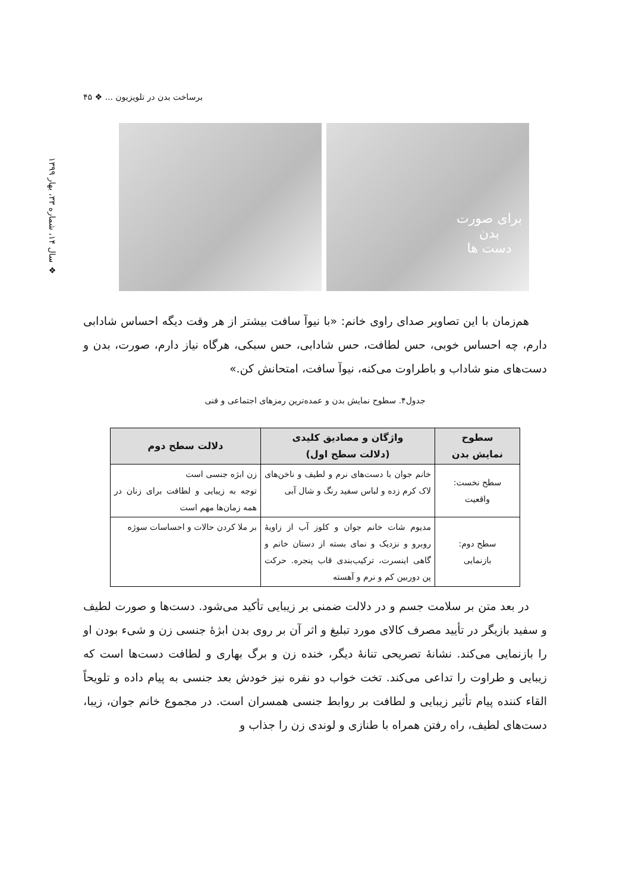برساخت بدن در تلویزیون ... ❖ ۴۵
❖ سال ۱۴، شماره ۳۳، بهار ۱۳۹۹
برای صورت
بدن
دست ها
هم‌زمان با این تصاویر صدای راوی خانم: «با نیوآ سافت بیشتر از هر وقت دیگه احساس شادابی دارم، چه احساس خوبی، حس لطافت، حس شادابی، حس سبکی، هرگاه نیاز دارم، صورت، بدن و دست‌های منو شاداب و باطراوت می‌کنه، نیوآ سافت، امتحانش کن.»
جدول۴. سطوح نمایش بدن و عمده‌ترین رمزهای اجتماعی و فنی
| سطوح نمایش بدن | واژگان و مصادیق کلیدی (دلالت سطح اول) | دلالت سطح دوم |
| --- | --- | --- |
| سطح نخست: واقعیت | خانم جوان با دست‌های نرم و لطیف و ناخن‌های لاک کرم زده و لباس سفید رنگ و شال آبی | زن ابژه جنسی است توجه به زیبایی و لطافت برای زنان در همه زمان‌ها مهم است |
| سطح دوم: بازنمایی | مدیوم شات خانم جوان و کلوز آب از زاویۀ روبرو و نزدیک و نمای بسته از دستان خانم و گاهی اینسرت، ترکیب‌بندی قاب پنجره. حرکت پن دوربین کم و نرم و آهسته | بر ملا کردن حالات و احساسات سوژه |
در بعد متن بر سلامت جسم و در دلالت ضمنی بر زیبایی تأکید می‌شود. دست‌ها و صورت لطیف و سفید بازیگر در تأیید مصرف کالای مورد تبلیغ و اثر آن بر روی بدن ابژۀ جنسی زن و شیء بودن او را بازنمایی می‌کند. نشانۀ تصریحی تنانۀ دیگر، خنده زن و برگ بهاری و لطافت دست‌ها است که زیبایی و طراوت را تداعی می‌کند. تخت خواب دو نفره نیز خودش بعد جنسی به پیام داده و تلویحاً القاء کننده پیام تأثیر زیبایی و لطافت بر روابط جنسی همسران است. در مجموع خانم جوان، زیبا، دست‌های لطیف، راه رفتن همراه با طنازی و لوندی زن را جذاب و